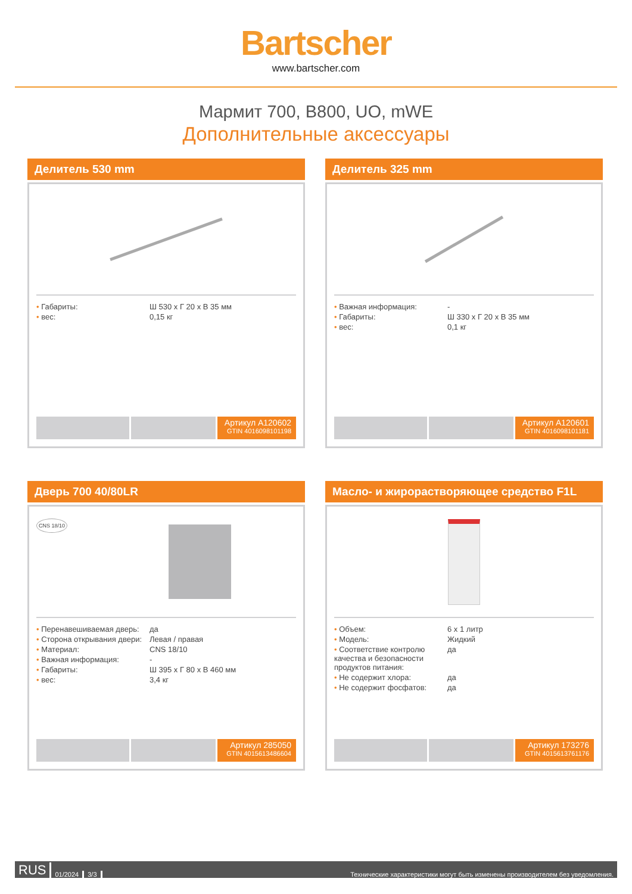Bartscher
www.bartscher.com
Мармит 700, B800, UO, mWE
Дополнительные аксессуары
Делитель 530 mm
| • Габариты: | Ш 530 x Г 20 x В 35 мм |
| • вес: | 0,15 кг |
Артикул A120602
GTIN 4016098101198
Делитель 325 mm
| • Важная информация: | - |
| • Габариты: | Ш 330 x Г 20 x В 35 мм |
| • вес: | 0,1 кг |
Артикул A120601
GTIN 4016098101181
Дверь 700 40/80LR
CNS 18/10
| • Перенавешиваемая дверь: | да |
| • Сторона открывания двери: | Левая / правая |
| • Материал: | CNS 18/10 |
| • Важная информация: | - |
| • Габариты: | Ш 395 x Г 80 x В 460 мм |
| • вес: | 3,4 кг |
Артикул 285050
GTIN 4015613486604
Масло- и жирорастворяющее средство F1L
| • Объем: | 6 x 1 литр |
| • Модель: | Жидкий |
| • Соответствие контролю качества и безопасности продуктов питания: | да |
| • Не содержит хлора: | да |
| • Не содержит фосфатов: | да |
Артикул 173276
GTIN 4015613761176
RUS 01/2024 3/3 Технические характеристики могут быть изменены производителем без уведомления.